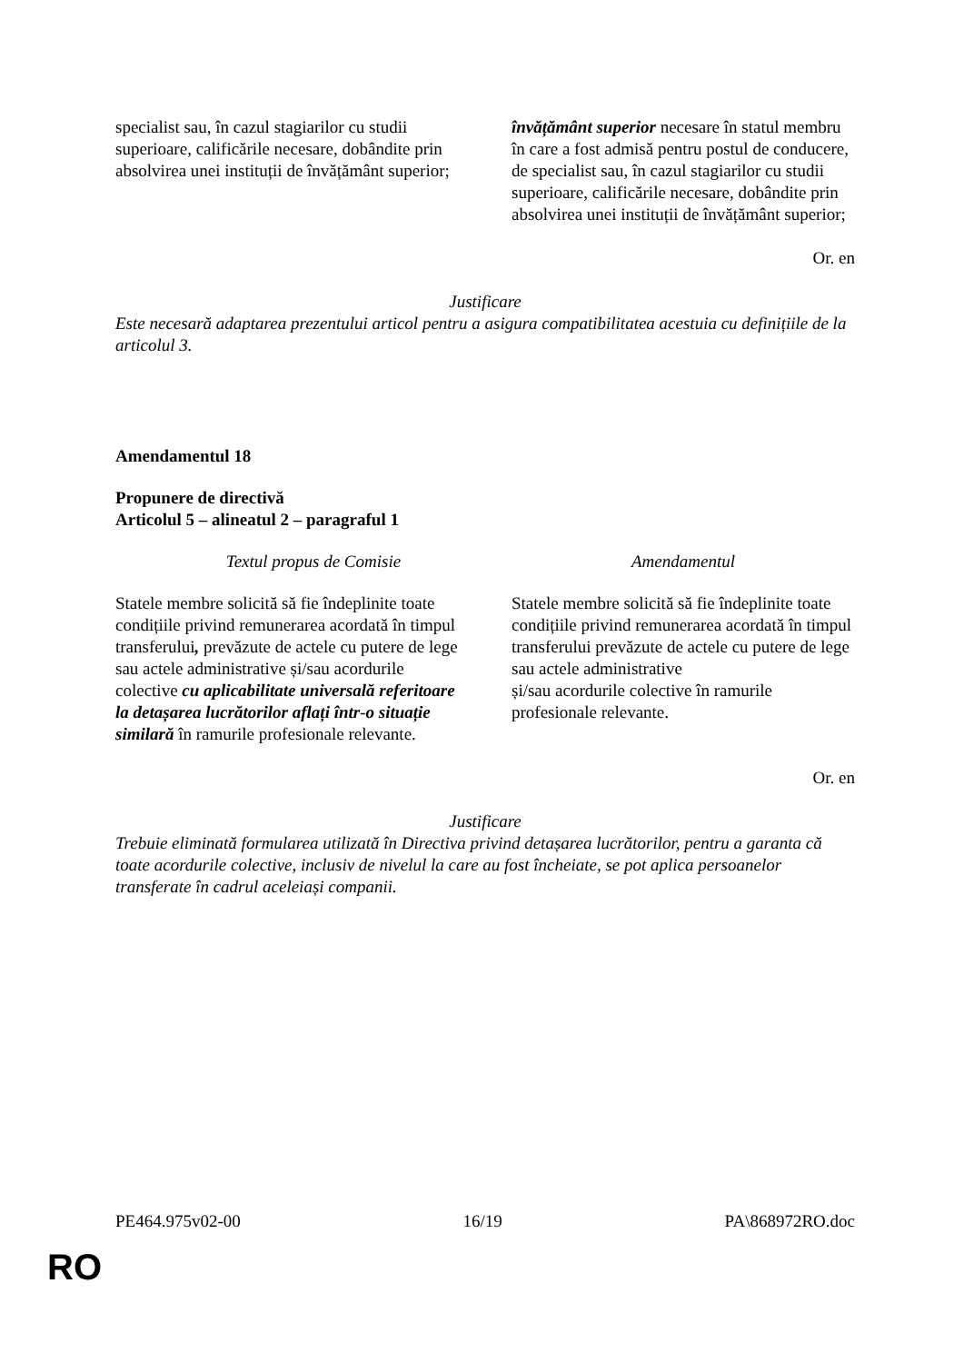| specialist sau, în cazul stagiarilor cu studii superioare, calificările necesare, dobândite prin absolvirea unei instituții de învățământ superior; | învățământ superior necesare în statul membru în care a fost admisă pentru postul de conducere, de specialist sau, în cazul stagiarilor cu studii superioare, calificările necesare, dobândite prin absolvirea unei instituții de învățământ superior; |
Or. en
Justificare
Este necesară adaptarea prezentului articol pentru a asigura compatibilitatea acestuia cu definițiile de la articolul 3.
Amendamentul 18
Propunere de directivă
Articolul 5 – alineatul 2 – paragraful 1
| Textul propus de Comisie | Amendamentul |
| --- | --- |
| Statele membre solicită să fie îndeplinite toate condițiile privind remunerarea acordată în timpul transferului , prevăzute de actele cu putere de lege sau actele administrative și/sau acordurile colective cu aplicabilitate universală referitoare la detașarea lucrătorilor aflați într-o situație similară în ramurile profesionale relevante. | Statele membre solicită să fie îndeplinite toate condițiile privind remunerarea acordată în timpul transferului prevăzute de actele cu putere de lege sau actele administrative și/sau acordurile colective în ramurile profesionale relevante. |
Or. en
Justificare
Trebuie eliminată formularea utilizată în Directiva privind detașarea lucrătorilor, pentru a garanta că toate acordurile colective, inclusiv de nivelul la care au fost încheiate, se pot aplica persoanelor transferate în cadrul aceleiași companii.
PE464.975v02-00 16/19 PA\868972RO.doc
RO